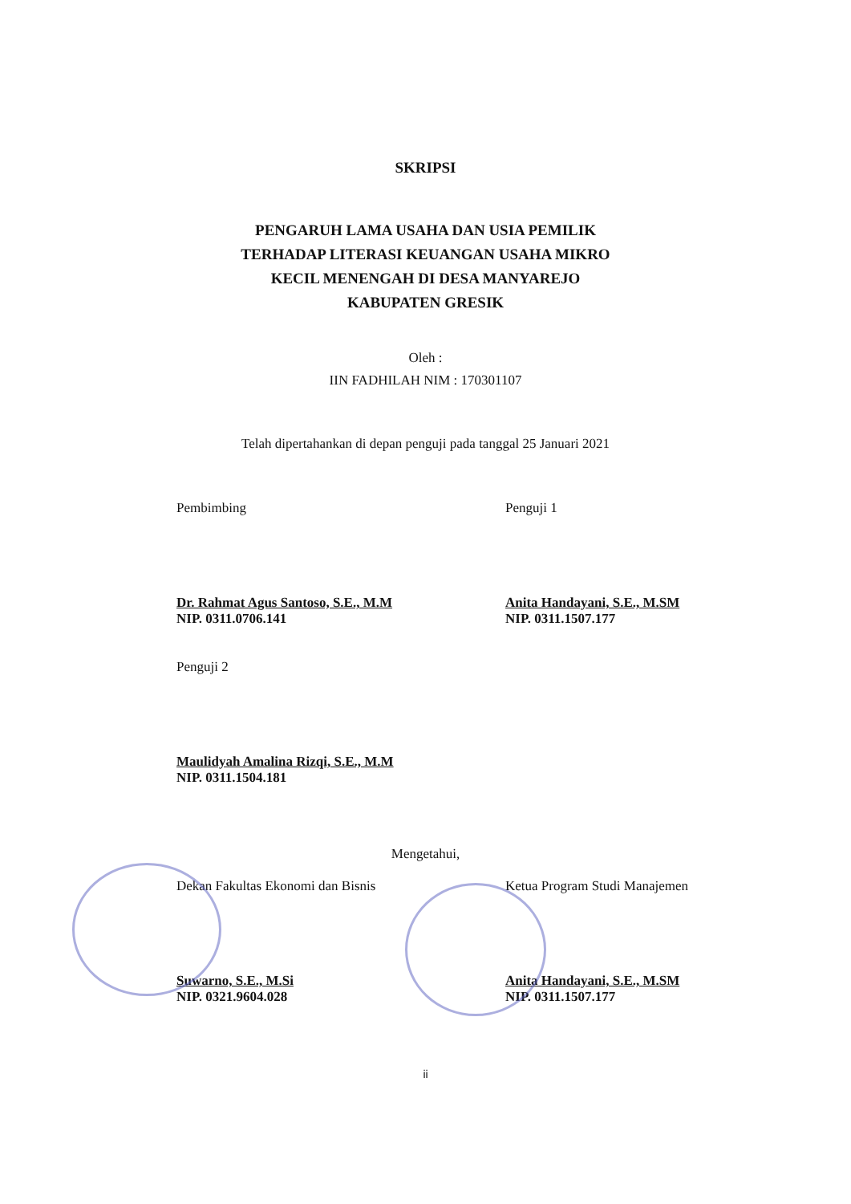SKRIPSI
PENGARUH LAMA USAHA DAN USIA PEMILIK
TERHADAP LITERASI KEUANGAN USAHA MIKRO
KECIL MENENGAH DI DESA MANYAREJO
KABUPATEN GRESIK
Oleh :
IIN FADHILAH NIM : 170301107
Telah dipertahankan di depan penguji pada tanggal 25 Januari 2021
Pembimbing
Dr. Rahmat Agus Santoso, S.E., M.M
NIP. 0311.0706.141
Penguji 1
Anita Handayani, S.E., M.SM
NIP. 0311.1507.177
Penguji 2
Maulidyah Amalina Rizqi, S.E., M.M
NIP. 0311.1504.181
Mengetahui,
Dekan Fakultas Ekonomi dan Bisnis
Suwarno, S.E., M.Si
NIP. 0321.9604.028
Ketua Program Studi Manajemen
Anita Handayani, S.E., M.SM
NIP. 0311.1507.177
ii